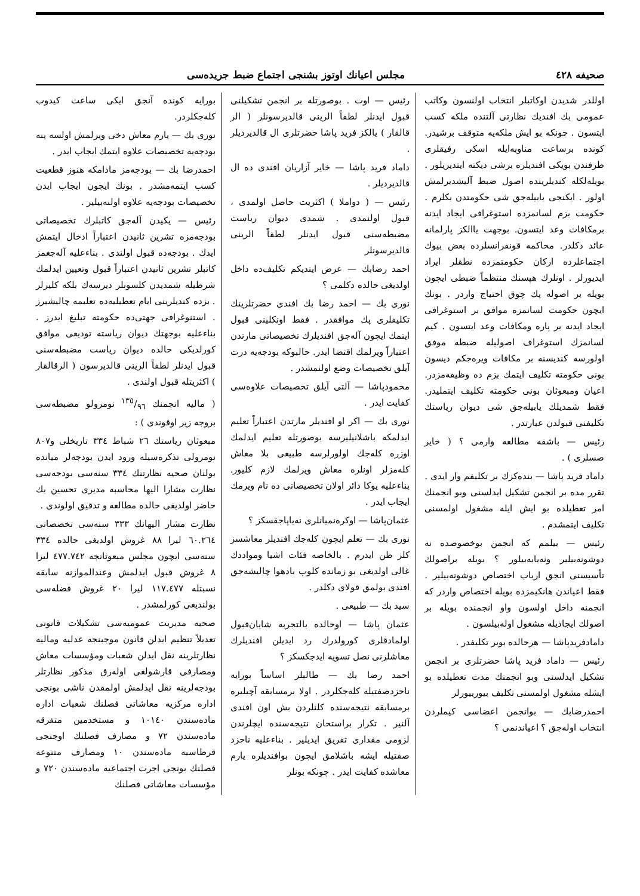صحيفه ٤٢٨ مجلس اعيانك اوتوز بشنجى اجتماع ضبط جريده‌سى
اوللدر شديدن اوكاتبلر انتخاب اولنسون وكاتب عمومى بك افنديك نظارتى آلتنده ملكه كسب ايتسون . چونكه بو ايش ملكه‌يه متوقف برشيدر. كونده برساعت مناوبه‌ايله اسكى رفيقلرى طرفندن بويكى افنديلره برشى ديكته ايتديريلور . بويله‌لكله كنديلرينده اصول ضبط آليشديرلمش اولور . ايكنجى يابيله‌جق شى حكومتدن بكلرم . حكومت بزم لسانمزده استوغرافى ايجاد ايدنه برمكافات وعد ايتسون. بوجهت ياالكز پارلمانه عائد دكلدر. محاكمه قونفرانسلرده بعض بيوك اجتماعلرده اركان حكومتمزده نطقلر ايراد ايديورلر . اونلرك هپسنك منتظماً ضبطى ايچون بويله بر اصوله پك چوق احتياج واردر . بونك ايچون حكومت لسانمزه موافق بر استوغرافى ايجاد ايدنه بر پاره ومكافات وعد ايتسون . كيم لسانمزك استوغراف اصوليله ضبطه موفق اولورسه كنديسنه بر مكافات ويره‌جكم ديسون بونى حكومته تكليف ايتمك بزم ده وظيفه‌مزدر. اعيان ومبعوثان بونى حكومته تكليف ايتمليدر. فقط شمديلك يابيله‌جق شى ديوان رياستك تكليفنى قبولدن عبارتدر .
رئيس — باشقه مطالعه وارمى ؟ ( خاير صسلرى ) .
داماد فريد پاشا — بنده‌كزك بر تكليفم وار ايدى . تقرر مده بر انجمن تشكيل ايدلسنى وبو انجمنك امر تعطيلده بو ايش ايله مشغول اولمسنى تكليف ايتمشدم .
رئيس — بيلمم كه انجمن بوخصوصده نه دوشونه‌بيلير ونه‌يابه‌بيلور ؟ بويله براصولك تأسيسنى انجق ارباب اختصاص دوشونه‌بيلير . فقط اعياندن هانكيمزده بويله اختصاص واردر كه انجمنه داخل اولسون واو انجمنده بويله بر اصولك ايجاديله مشغول اوله‌بيلسون .
دامادفريدپاشا — هرحالده بوبر تكليفدر .
رئيس — داماد فريد پاشا حضرتلرى بر انجمن تشكيل ايدلسنى وبو انجمنك مدت تعطيلده بو ايشله مشغول اولمسنى تكليف بيورييورلر
احمدرضابك — بوانجمن اعضاسى كيملردن انتخاب اوله‌جق ؟ اعياندنمى ؟
رئيس — اوت . بوصورتله بر انجمن تشكيلنى قبول ايدنلر لطفاً الرينى قالديرسونلر ( الر قالقار ) يالكز فريد پاشا حضرتلرى ال قالديرديلر .
داماد فريد پاشا — خاير آزاريان افندى ده ال قالديرديلر .
رئيس — ( دواملا ) اكثريت حاصل اولمدى ، قبول اولنمدى . شمدى ديوان رياست مضبطه‌سنى قبول ايدنلر لطفاً الرينى قالديرسونلر
احمد رضابك — عرض ايتديكم تكليف‌ده داخل اولديغى حالده دكلمى ؟
نورى بك — احمد رضا بك افندى حضرتلرينك تكليفلرى پك موافقدر . فقط اونكلينى قبول ايتمك ايچون آله‌جق افنديلرك تخصيصاتى مارتدن اعتباراً ويرلمك اقتضا ايدر. حالبوكه بودجه‌يه درت آيلق تخصيصات وضع اولنمشدر .
محمودپاشا — آلتى آيلق تخصيصات علاوه‌سى كفايت ايدر .
نورى بك — اكر او افنديلر مارتدن اعتباراً تعليم ايدلمكه باشلانيليرسه بوصورتله تعليم ايدلمك اوزره كله‌جك اولورلرسه طبيعى بلا معاش كله‌مزلر اونلره معاش ويرلمك لازم كليور. بناءعليه يوكا دائر اولان تخصيصاتى ده تام ويرمك ايجاب ايدر .
عثمان‌پاشا — اوكره‌نميانلرى نه‌ياپاجقسكز ؟
نورى بك — تعلم ايچون كله‌جك افنديلر معاشسز كلز ظن ايدرم . بالخاصه فئات اشيا ومواددك غالى اولديغى بو زمانده كلوب بادهوا چاليشه‌جق افندى بولمق قولاى دكلدر .
سيد بك — طبيعى .
عثمان پاشا — اوحالده بالتجربه شايان‌قبول اولمادقلرى كورولدرك رد ايديلن افنديلرك معاشلرنى نصل تسويه ايدجكسكز ؟
احمد رضا بك — طالبلر اساساً بورايه ناحزدصفتيله كله‌جكلردر . اولا برمسابقه آچيليره برمسابقه نتيجه‌سنده كلنلردن بش اون افندى آلنير . تكرار براستحان نتيجه‌سنده ايچلرندن لزومى مقدارى تفريق ايديلير . بناءعليه ناحزد صفتيله ايشه باشلامق ايچون بوافنديلره يارم معاشده كفايت ايدر . چونكه بونلر
بورايه كونده آنجق ايكى ساعت كيدوب كله‌جكلردر.
نورى بك — يارم معاش دخى ويرلمش اولسه ينه بودجه‌يه تخصيصات علاوه ايتمك ايجاب ايدر .
احمدرضا بك — بودجه‌مز مادامكه هنوز قطعيت كسب ايتمه‌مشدر . بونك ايچون ايجاب ايدن تخصيصات بودجه‌يه علاوه اولنه‌بيلير .
رئيس — يكيدن آله‌جق كاتبلرك تخصيصاتى بودجه‌مزه تشرين ثانيدن اعتباراً ادخال ايتمش ايدك . بودجه‌ده قبول اولندى . بناءعليه آله‌جغمز كاتبلر تشرين ثانيدن اعتباراً قبول وتعيين ايدلمك شرطيله شمديدن كلسونلر ديرسه‌ك بلكه كليرلر . بزده كنديلرينى ايام تعطيليه‌ده تعليمه چاليشيرز . استنوغرافى جهتى‌ده حكومته تبليغ ايدرز . بناءعليه بوجهتك ديوان رياسته توديعى موافق كورلديكى حالده ديوان رياست مضبطه‌سنى قبول ايدنلر لطفاً الرينى قالديرسون ( الرقالقار ) اكثريتله قبول اولندى .
( ماليه انجمنك ١٣٥/٩٦ نومرولو مضبطه‌سى بروجه زير اوقوندى ) :
مبعوثان رياستك ٢٦ شباط ٣٣٤ تاريخلى و٨٠٧ نومرولى تذكره‌سيله ورود ايدن بودجه‌لر ميانده بولنان صحيه نظارتنك ٣٣٤ سنه‌سى بودجه‌سى نظارت مشارا اليها محاسبه مديرى تحسين بك حاضر اولديغى حالده مطالعه و تدقيق اولوندى .
نظارت مشار اليهانك ٣٣٣ سنه‌سى تخصصاتى ٦٠.٢٦٤ ليرا ٨٨ غروش اولديغى حالده ٣٣٤ سنه‌سى ايچون مجلس مبعوثانجه ٤٧٧.٧٤٢ ليرا ٨ غروش قبول ايدلمش وعندالموازنه سابقه نسبتله ١١٧.٤٧٧ ليرا ٢٠ غروش فضله‌سى بولنديغى كورلمشدر .
صحيه مديريت عموميه‌سى تشكيلات قانونى تعديلاً تنظيم ايدلن قانون موجبنجه عدليه وماليه نظارتلرينه نقل ايدلن شعبات ومؤسسات معاش ومصارفى قارشولغى اوله‌رق مذكور نظارتلر بودجه‌لرينه نقل ايدلمش اولمقدن ناشى بونجى اداره مركزيه معاشاتى فصلنك شعبات اداره ماده‌سندن ١٠١٤٠ و مستخدمين متفرقه ماده‌سندن ٧٢ و مصارف فصلنك اوجنجى قرطاسيه ماده‌سندن ١٠ ومصارف متنوعه فصلنك بونجى اجرت اجتماعيه ماده‌سندن ٧٢٠ و مؤسسات معاشاتى فصلنك